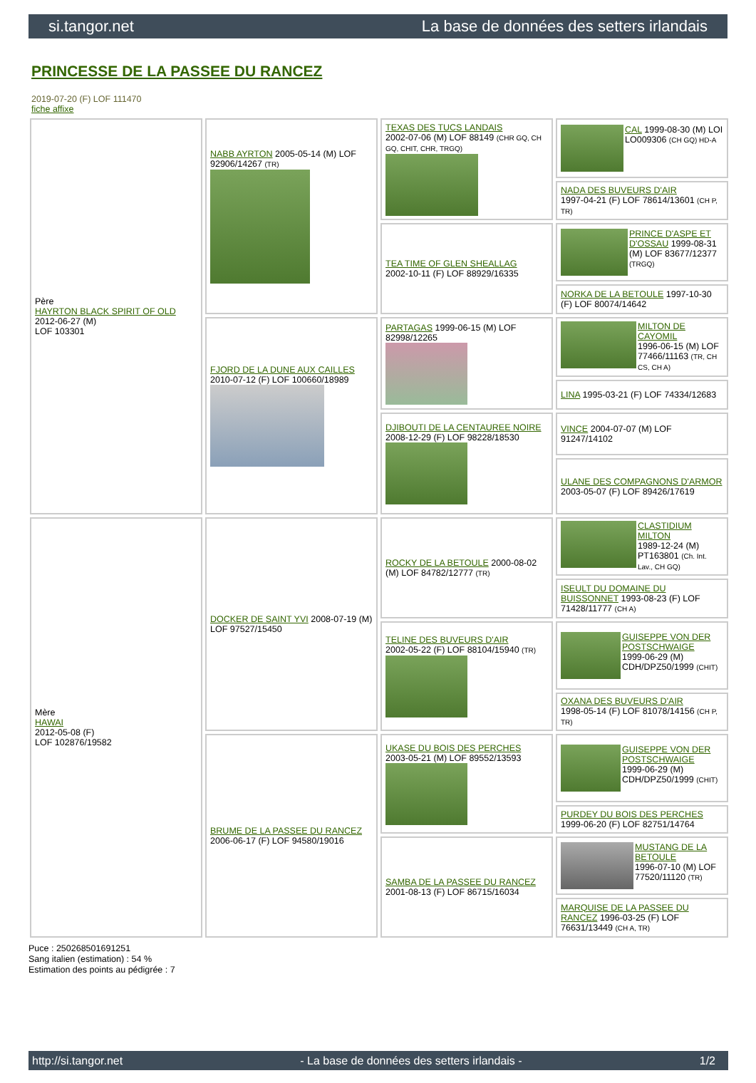si.tangor.net La base de données des setters irlandais
PRINCESSE DE LA PASSEE DU RANCEZ
2019-07-20 (F) LOF 111470
fiche affixe
| Père HAYRTON BLACK SPIRIT OF OLD 2012-06-27 (M) LOF 103301 | NABB AYRTON 2005-05-14 (M) LOF 92906/14267 (TR) | TEXAS DES TUCS LANDAIS 2002-07-06 (M) LOF 88149 (CHR GQ, CH GQ, CHIT, CHR, TRGQ) | CAL 1999-08-30 (M) LOI LO009306 (CH GQ) HD-A |
| | | | NADA DES BUVEURS D'AIR 1997-04-21 (F) LOF 78614/13601 (CH P, TR) |
| | | TEA TIME OF GLEN SHEALLAG 2002-10-11 (F) LOF 88929/16335 | PRINCE D'ASPE ET D'OSSAU 1999-08-31 (M) LOF 83677/12377 (TRGQ) |
| | | | NORKA DE LA BETOULE 1997-10-30 (F) LOF 80074/14642 |
| | FJORD DE LA DUNE AUX CAILLES 2010-07-12 (F) LOF 100660/18989 | PARTAGAS 1999-06-15 (M) LOF 82998/12265 | MILTON DE CAYOMIL 1996-06-15 (M) LOF 77466/11163 (TR, CH CS, CH A) |
| | | | LINA 1995-03-21 (F) LOF 74334/12683 |
| | | DJIBOUTI DE LA CENTAUREE NOIRE 2008-12-29 (F) LOF 98228/18530 | VINCE 2004-07-07 (M) LOF 91247/14102 |
| | | | ULANE DES COMPAGNONS D'ARMOR 2003-05-07 (F) LOF 89426/17619 |
| Mère HAWAI 2012-05-08 (F) LOF 102876/19582 | DOCKER DE SAINT YVI 2008-07-19 (M) LOF 97527/15450 | ROCKY DE LA BETOULE 2000-08-02 (M) LOF 84782/12777 (TR) | CLASTIDIUM MILTON 1989-12-24 (M) PT163801 (Ch. Int. Lav., CH GQ) |
| | | | ISEULT DU DOMAINE DU BUISSONNET 1993-08-23 (F) LOF 71428/11777 (CH A) |
| | | TELINE DES BUVEURS D'AIR 2002-05-22 (F) LOF 88104/15940 (TR) | GUISEPPE VON DER POSTSCHWAIGE 1999-06-29 (M) CDH/DPZ50/1999 (CHIT) |
| | | | OXANA DES BUVEURS D'AIR 1998-05-14 (F) LOF 81078/14156 (CH P, TR) |
| | BRUME DE LA PASSEE DU RANCEZ 2006-06-17 (F) LOF 94580/19016 | UKASE DU BOIS DES PERCHES 2003-05-21 (M) LOF 89552/13593 | GUISEPPE VON DER POSTSCHWAIGE 1999-06-29 (M) CDH/DPZ50/1999 (CHIT) |
| | | | PURDEY DU BOIS DES PERCHES 1999-06-20 (F) LOF 82751/14764 |
| | | SAMBA DE LA PASSEE DU RANCEZ 2001-08-13 (F) LOF 86715/16034 | MUSTANG DE LA BETOULE 1996-07-10 (M) LOF 77520/11120 (TR) |
| | | | MARQUISE DE LA PASSEE DU RANCEZ 1996-03-25 (F) LOF 76631/13449 (CH A, TR) |
Puce : 250268501691251
Sang italien (estimation) : 54 %
Estimation des points au pédigrée : 7
http://si.tangor.net - La base de données des setters irlandais - 1/2